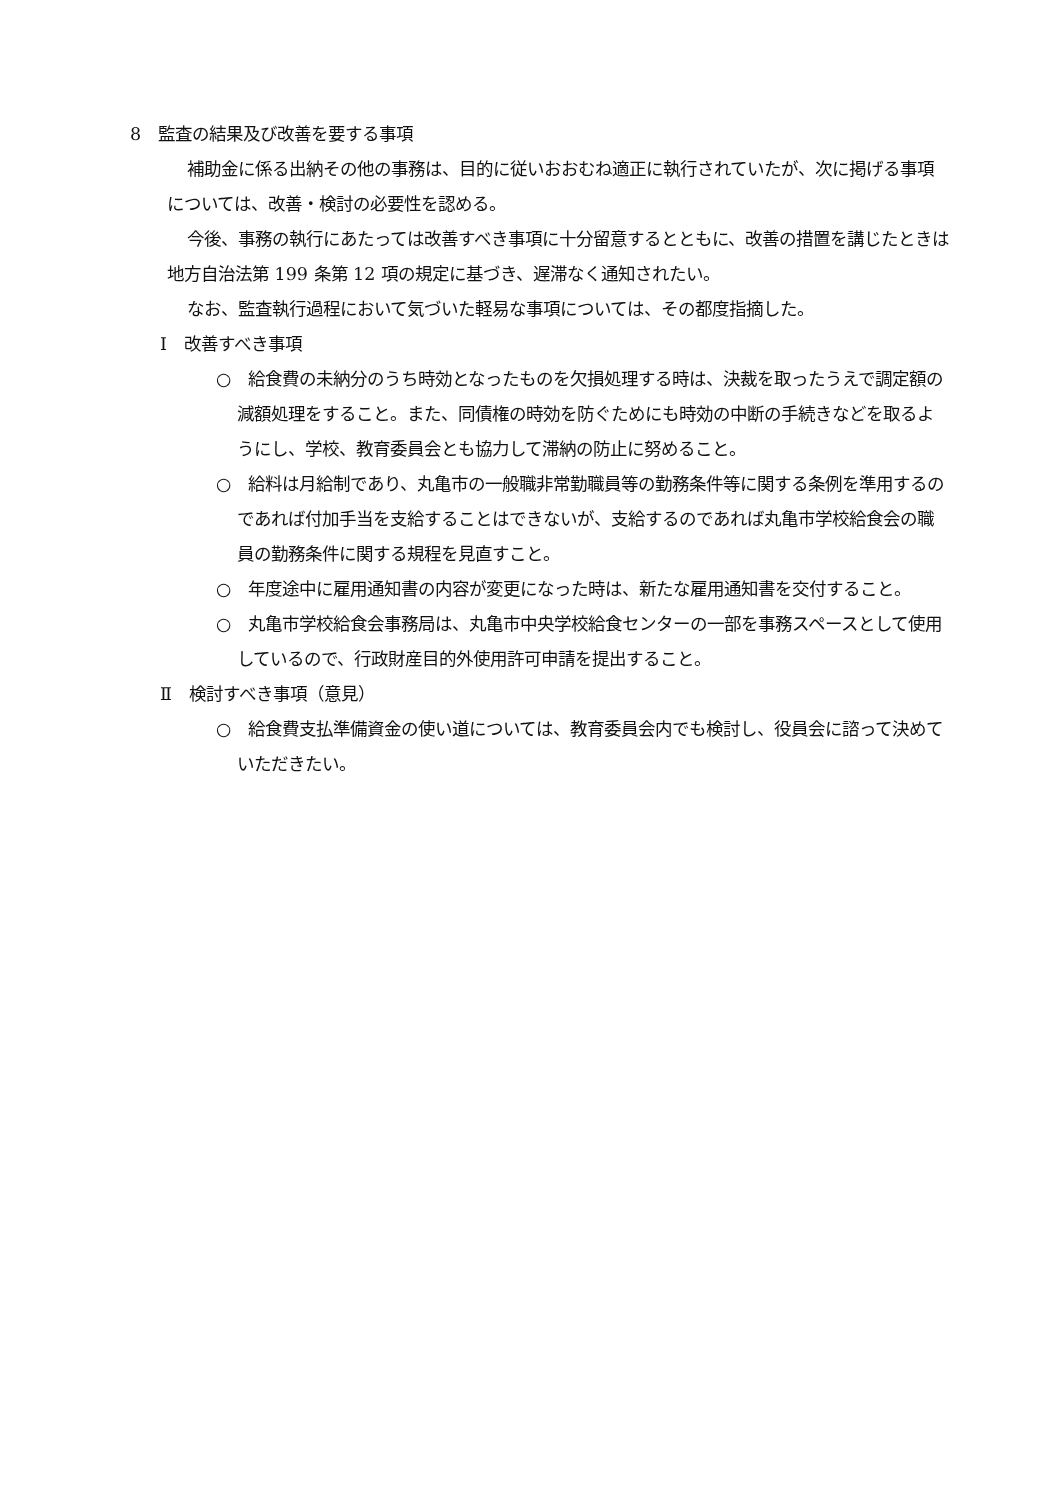8　監査の結果及び改善を要する事項
補助金に係る出納その他の事務は、目的に従いおおむね適正に執行されていたが、次に掲げる事項については、改善・検討の必要性を認める。
今後、事務の執行にあたっては改善すべき事項に十分留意するとともに、改善の措置を講じたときは地方自治法第 199 条第 12 項の規定に基づき、遅滞なく通知されたい。
なお、監査執行過程において気づいた軽易な事項については、その都度指摘した。
Ⅰ　改善すべき事項
○　給食費の未納分のうち時効となったものを欠損処理する時は、決裁を取ったうえで調定額の減額処理をすること。また、同債権の時効を防ぐためにも時効の中断の手続きなどを取るようにし、学校、教育委員会とも協力して滞納の防止に努めること。
○　給料は月給制であり、丸亀市の一般職非常勤職員等の勤務条件等に関する条例を準用するのであれば付加手当を支給することはできないが、支給するのであれば丸亀市学校給食会の職員の勤務条件に関する規程を見直すこと。
○　年度途中に雇用通知書の内容が変更になった時は、新たな雇用通知書を交付すること。
○　丸亀市学校給食会事務局は、丸亀市中央学校給食センターの一部を事務スペースとして使用しているので、行政財産目的外使用許可申請を提出すること。
Ⅱ　検討すべき事項（意見）
○　給食費支払準備資金の使い道については、教育委員会内でも検討し、役員会に諮って決めていただきたい。